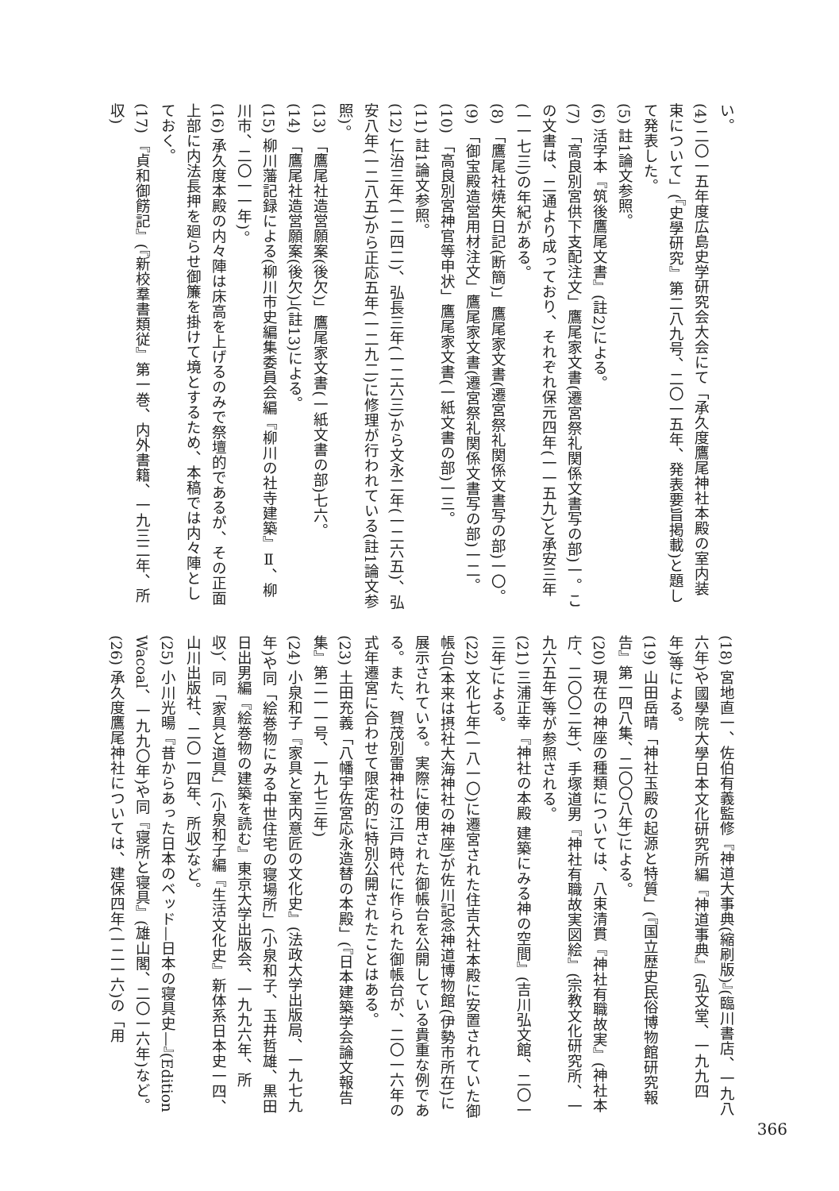い。
(4) 二〇一五年度広島史学研究会大会にて「承久度鷹尾神社本殿の室内装束について」(『史學研究』第二八九号、二〇一五年、発表要旨掲載)と題して発表した。
(5) 註1論文参照。
(6) 活字本『筑後鷹尾文書』(註2)による。
(7) 「高良別宮供下支配注文」鷹尾家文書(遷宮祭礼関係文書写の部)一。この文書は、二通より成っており、それぞれ保元四年(一一五九)と承安三年(一一七三)の年紀がある。
(8) 「鷹尾社焼失日記(断簡)」鷹尾家文書(遷宮祭礼関係文書写の部)一〇。
(9) 「御宝殿造営用材注文」鷹尾家文書(遷宮祭礼関係文書写の部)一二。
(10) 「高良別宮神官等申状」鷹尾家文書(一紙文書の部)一三。
(11) 註1論文参照。
(12) 仁治三年(一二四二)、弘長三年(一二六三)から文永二年(一二六五)、弘安八年(一二八五)から正応五年(一二九二)に修理が行われている(註1論文参照)。
(13) 「鷹尾社造営願案(後欠)」鷹尾家文書(一紙文書の部)七六。
(14) 「鷹尾社造営願案(後欠)」(註13)による。
(15) 柳川藩記録による(柳川市史編集委員会編『柳川の社寺建築』Ⅱ、柳川市、二〇一一年)。
(16) 承久度本殿の内々陣は床高を上げるのみで祭壇的であるが、その正面上部に内法長押を廻らせ御簾を掛けて境とするため、本稿では内々陣としておく。
(17) 『貞和御餝記』(『新校羣書類従』第一巻、内外書籍、一九三二年、所収)
(18) 宮地直一、佐伯有義監修『神道大事典(縮刷版)』(臨川書店、一九八六年)や國學院大學日本文化研究所編『神道事典』(弘文堂、一九九四年)等による。
(19) 山田岳晴「神社玉殿の起源と特質」(『国立歴史民俗博物館研究報告』第一四八集、二〇〇八年)による。
(20) 現在の神座の種類については、八束清貫『神社有職故実』(神社本庁、二〇〇二年)、手塚道男『神社有職故実図絵』(宗教文化研究所、一九六五年)等が参照される。
(21) 三浦正幸『神社の本殿 建築にみる神の空間』(吉川弘文館、二〇一三年)による。
(22) 文化七年(一八一〇)に遷宮された住吉大社本殿に安置されていた御帳台(本来は摂社大海神社の神座)が佐川記念神道博物館(伊勢市所在)に展示されている。実際に使用された御帳台を公開している貴重な例である。また、賀茂別雷神社の江戸時代に作られた御帳台が、二〇一六年の式年遷宮に合わせて限定的に特別公開されたことはある。
(23) 土田充義「八幡宇佐宮応永造替の本殿」(『日本建築学会論文報告集』第二一一号、一九七三年)
(24) 小泉和子『家具と室内意匠の文化史』(法政大学出版局、一九七九年)や同「絵巻物にみる中世住宅の寝場所」(小泉和子、玉井哲雄、黒田日出男編『絵巻物の建築を読む』東京大学出版会、一九九六年、所収)、同「家具と道具」(小泉和子編『生活文化史』新体系日本史一四、山川出版社、二〇一四年、所収)など。
(25) 小川光暘『昔からあった日本のベッド—日本の寝具史—』(Edition Wacoal、一九九〇年)や同『寝所と寝具』(雄山閣、二〇一六年)など。
(26) 承久度鷹尾神社については、建保四年(一二一六)の「用
366